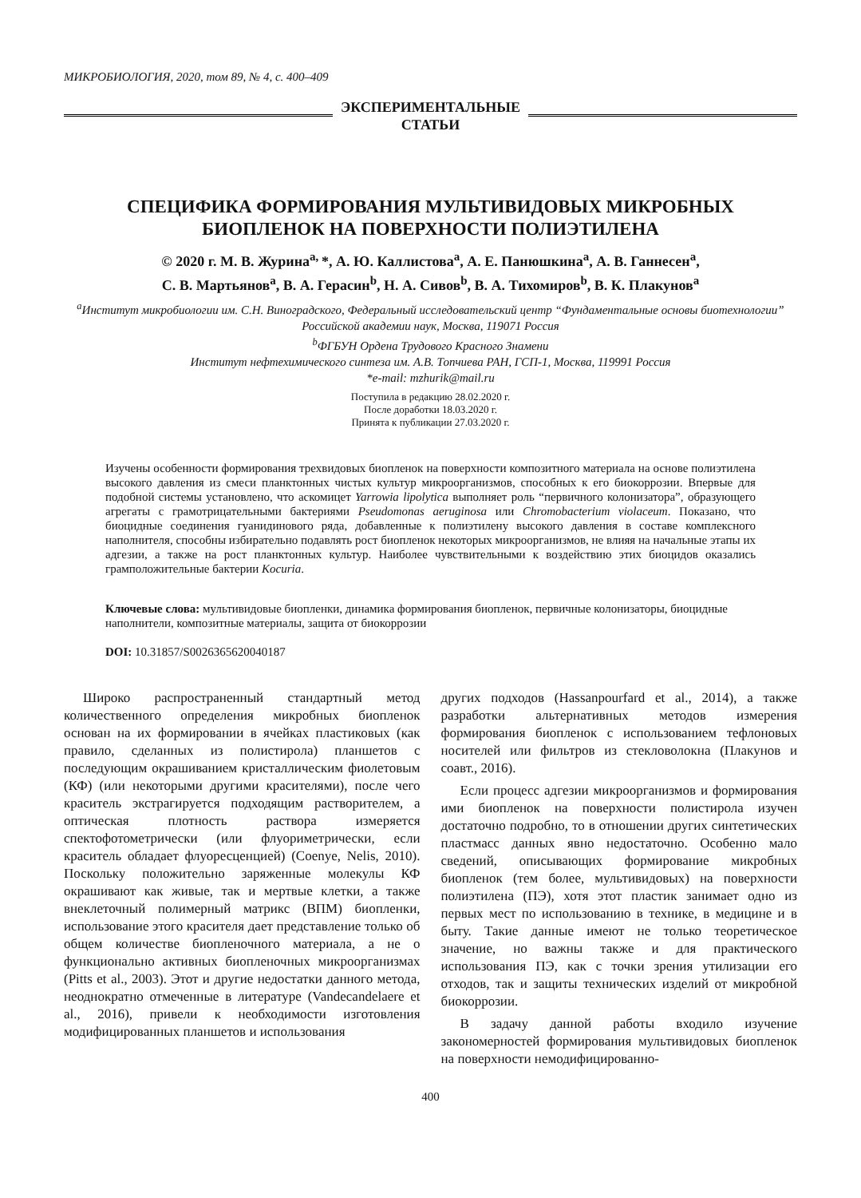МИКРОБИОЛОГИЯ, 2020, том 89, № 4, с. 400–409
ЭКСПЕРИМЕНТАЛЬНЫЕ
СТАТЬИ
СПЕЦИФИКА ФОРМИРОВАНИЯ МУЛЬТИВИДОВЫХ МИКРОБНЫХ БИОПЛЕНОК НА ПОВЕРХНОСТИ ПОЛИЭТИЛЕНА
© 2020 г. М. В. Журина<sup>a,</sup>*, А. Ю. Каллистова<sup>a</sup>, А. Е. Панюшкина<sup>a</sup>, А. В. Ганнесен<sup>a</sup>,
С. В. Мартьянов<sup>a</sup>, В. А. Герасин<sup>b</sup>, Н. А. Сивов<sup>b</sup>, В. А. Тихомиров<sup>b</sup>, В. К. Плакунов<sup>a</sup>
<sup>a</sup> Институт микробиологии им. С.Н. Виноградского, Федеральный исследовательский центр “Фундаментальные основы биотехнологии” Российской академии наук, Москва, 119071 Россия
<sup>b</sup> ФГБУН Ордена Трудового Красного Знамени
Институт нефтехимического синтеза им. А.В. Топчиева РАН, ГСП-1, Москва, 119991 Россия
*e-mail: mzhurik@mail.ru
Поступила в редакцию 28.02.2020 г.
После доработки 18.03.2020 г.
Принята к публикации 27.03.2020 г.
Изучены особенности формирования трехвидовых биопленок на поверхности композитного материала на основе полиэтилена высокого давления из смеси планктонных чистых культур микроорганизмов, способных к его биокоррозии. Впервые для подобной системы установлено, что аскомицет Yarrowia lipolytica выполняет роль “первичного колонизатора”, образующего агрегаты с грамотрицательными бактериями Pseudomonas aeruginosa или Chromobacterium violaceum. Показано, что биоцидные соединения гуанидинового ряда, добавленные к полиэтилену высокого давления в составе комплексного наполнителя, способны избирательно подавлять рост биопленок некоторых микроорганизмов, не влияя на начальные этапы их адгезии, а также на рост планктонных культур. Наиболее чувствительными к воздействию этих биоцидов оказались грамположительные бактерии Kocuria.
Ключевые слова: мультивидовые биопленки, динамика формирования биопленок, первичные колонизаторы, биоцидные наполнители, композитные материалы, защита от биокоррозии
DOI: 10.31857/S0026365620040187
Широко распространенный стандартный метод количественного определения микробных биопленок основан на их формировании в ячейках пластиковых (как правило, сделанных из полистирола) планшетов с последующим окрашиванием кристаллическим фиолетовым (КФ) (или некоторыми другими красителями), после чего краситель экстрагируется подходящим растворителем, а оптическая плотность раствора измеряется спектофотометрически (или флуориметрически, если краситель обладает флуоресценцией) (Coenye, Nelis, 2010). Поскольку положительно заряженные молекулы КФ окрашивают как живые, так и мертвые клетки, а также внеклеточный полимерный матрикс (ВПМ) биопленки, использование этого красителя дает представление только об общем количестве биопленочного материала, а не о функционально активных биопленочных микроорганизмах (Pitts et al., 2003). Этот и другие недостатки данного метода, неоднократно отмеченные в литературе (Vandecandelaere et al., 2016), привели к необходимости изготовления модифицированных планшетов и использования
других подходов (Hassanpourfard et al., 2014), а также разработки альтернативных методов измерения формирования биопленок с использованием тефлоновых носителей или фильтров из стекловолокна (Плакунов и соавт., 2016).
Если процесс адгезии микроорганизмов и формирования ими биопленок на поверхности полистирола изучен достаточно подробно, то в отношении других синтетических пластмасс данных явно недостаточно. Особенно мало сведений, описывающих формирование микробных биопленок (тем более, мультивидовых) на поверхности полиэтилена (ПЭ), хотя этот пластик занимает одно из первых мест по использованию в технике, в медицине и в быту. Такие данные имеют не только теоретическое значение, но важны также и для практического использования ПЭ, как с точки зрения утилизации его отходов, так и защиты технических изделий от микробной биокоррозии.
В задачу данной работы входило изучение закономерностей формирования мультивидовых биопленок на поверхности немодифицированно-
400